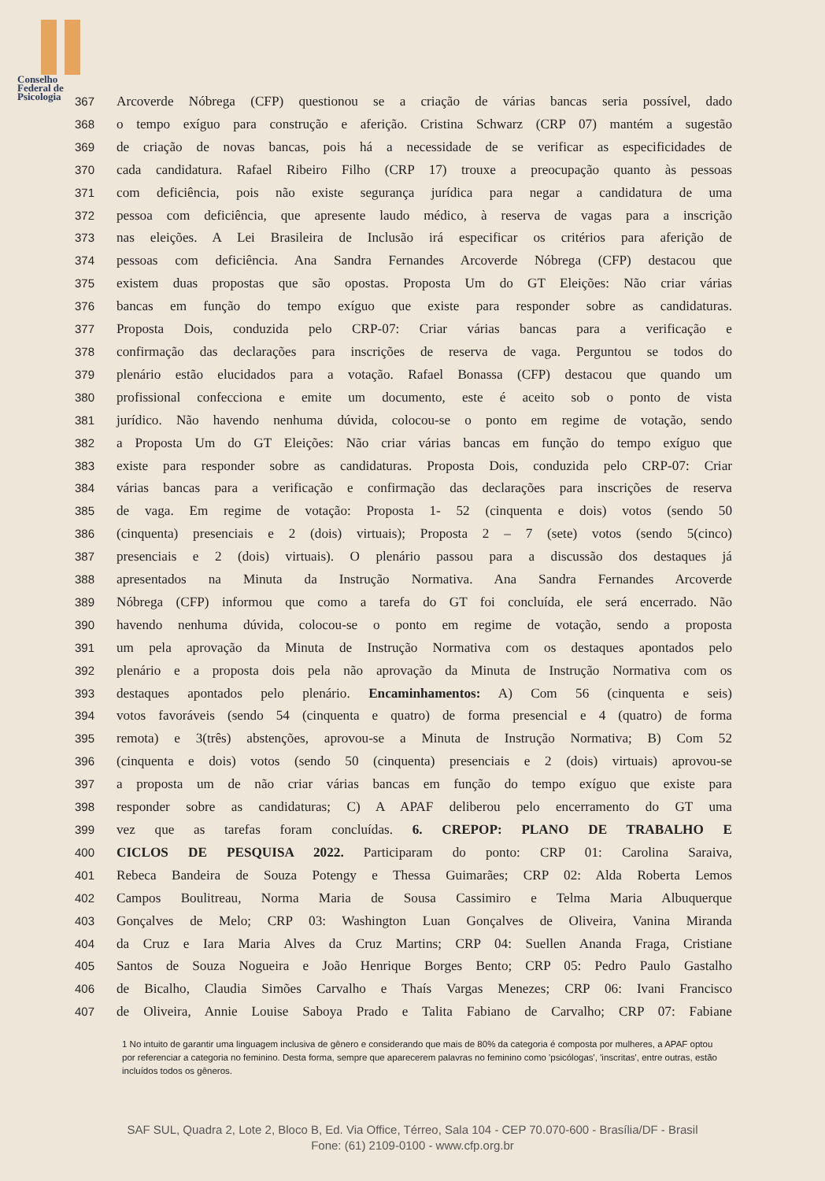Conselho
Federal de
Psicologia
367 Arcoverde Nóbrega (CFP) questionou se a criação de várias bancas seria possível, dado
368 o tempo exíguo para construção e aferição. Cristina Schwarz (CRP 07) mantém a sugestão
369 de criação de novas bancas, pois há a necessidade de se verificar as especificidades de
370 cada candidatura. Rafael Ribeiro Filho (CRP 17) trouxe a preocupação quanto às pessoas
371 com deficiência, pois não existe segurança jurídica para negar a candidatura de uma
372 pessoa com deficiência, que apresente laudo médico, à reserva de vagas para a inscrição
373 nas eleições. A Lei Brasileira de Inclusão irá especificar os critérios para aferição de
374 pessoas com deficiência. Ana Sandra Fernandes Arcoverde Nóbrega (CFP) destacou que
375 existem duas propostas que são opostas. Proposta Um do GT Eleições: Não criar várias
376 bancas em função do tempo exíguo que existe para responder sobre as candidaturas.
377 Proposta Dois, conduzida pelo CRP-07: Criar várias bancas para a verificação e
378 confirmação das declarações para inscrições de reserva de vaga. Perguntou se todos do
379 plenário estão elucidados para a votação. Rafael Bonassa (CFP) destacou que quando um
380 profissional confecciona e emite um documento, este é aceito sob o ponto de vista
381 jurídico. Não havendo nenhuma dúvida, colocou-se o ponto em regime de votação, sendo
382 a Proposta Um do GT Eleições: Não criar várias bancas em função do tempo exíguo que
383 existe para responder sobre as candidaturas. Proposta Dois, conduzida pelo CRP-07: Criar
384 várias bancas para a verificação e confirmação das declarações para inscrições de reserva
385 de vaga. Em regime de votação: Proposta 1- 52 (cinquenta e dois) votos (sendo 50
386 (cinquenta) presenciais e 2 (dois) virtuais); Proposta 2 – 7 (sete) votos (sendo 5(cinco)
387 presenciais e 2 (dois) virtuais). O plenário passou para a discussão dos destaques já
388 apresentados na Minuta da Instrução Normativa. Ana Sandra Fernandes Arcoverde
389 Nóbrega (CFP) informou que como a tarefa do GT foi concluída, ele será encerrado. Não
390 havendo nenhuma dúvida, colocou-se o ponto em regime de votação, sendo a proposta
391 um pela aprovação da Minuta de Instrução Normativa com os destaques apontados pelo
392 plenário e a proposta dois pela não aprovação da Minuta de Instrução Normativa com os
393 destaques apontados pelo plenário. Encaminhamentos: A) Com 56 (cinquenta e seis)
394 votos favoráveis (sendo 54 (cinquenta e quatro) de forma presencial e 4 (quatro) de forma
395 remota) e 3(três) abstenções, aprovou-se a Minuta de Instrução Normativa; B) Com 52
396 (cinquenta e dois) votos (sendo 50 (cinquenta) presenciais e 2 (dois) virtuais) aprovou-se
397 a proposta um de não criar várias bancas em função do tempo exíguo que existe para
398 responder sobre as candidaturas; C) A APAF deliberou pelo encerramento do GT uma
399 vez que as tarefas foram concluídas. 6. CREPOP: PLANO DE TRABALHO E
400 CICLOS DE PESQUISA 2022. Participaram do ponto: CRP 01: Carolina Saraiva,
401 Rebeca Bandeira de Souza Potengy e Thessa Guimarães; CRP 02: Alda Roberta Lemos
402 Campos Boulitreau, Norma Maria de Sousa Cassimiro e Telma Maria Albuquerque
403 Gonçalves de Melo; CRP 03: Washington Luan Gonçalves de Oliveira, Vanina Miranda
404 da Cruz e Iara Maria Alves da Cruz Martins; CRP 04: Suellen Ananda Fraga, Cristiane
405 Santos de Souza Nogueira e João Henrique Borges Bento; CRP 05: Pedro Paulo Gastalho
406 de Bicalho, Claudia Simões Carvalho e Thaís Vargas Menezes; CRP 06: Ivani Francisco
407 de Oliveira, Annie Louise Saboya Prado e Talita Fabiano de Carvalho; CRP 07: Fabiane
1 No intuito de garantir uma linguagem inclusiva de gênero e considerando que mais de 80% da categoria é composta por mulheres, a APAF optou por referenciar a categoria no feminino. Desta forma, sempre que aparecerem palavras no feminino como 'psicólogas', 'inscritas', entre outras, estão incluídos todos os gêneros.
SAF SUL, Quadra 2, Lote 2, Bloco B, Ed. Via Office, Térreo, Sala 104 - CEP 70.070-600 - Brasília/DF - Brasil
Fone: (61) 2109-0100 - www.cfp.org.br